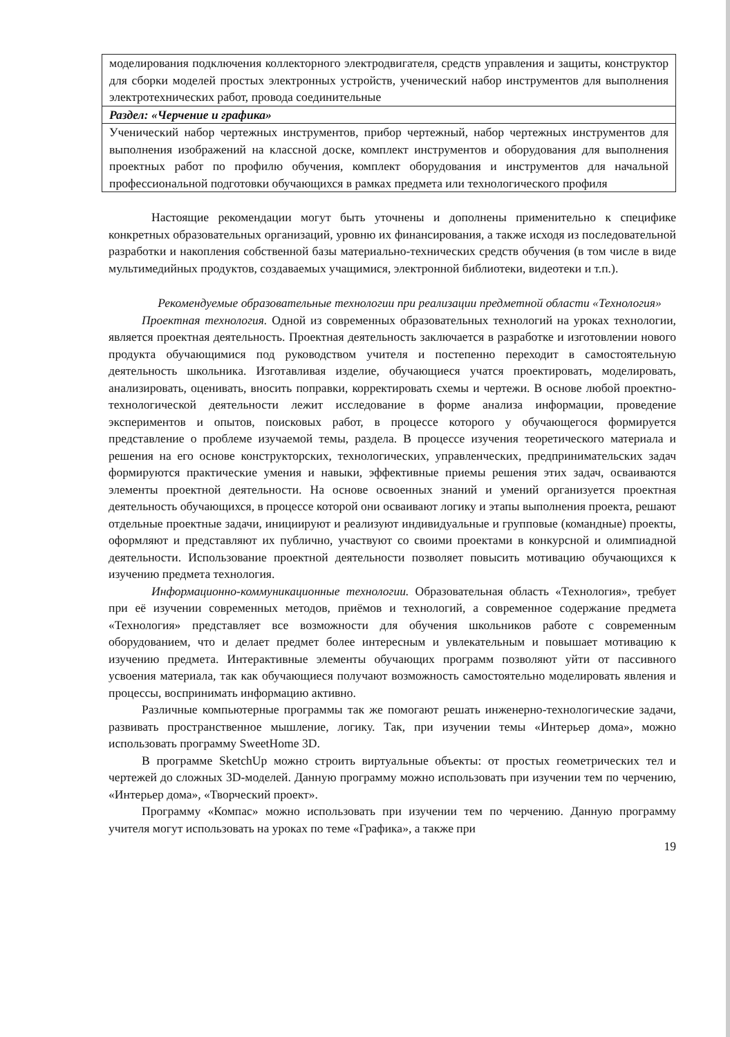| моделирования подключения коллекторного электродвигателя, средств управления и защиты, конструктор для сборки моделей простых электронных устройств, ученический набор инструментов для выполнения электротехнических работ, провода соединительные |
| Раздел: «Черчение и графика» |
| Ученический набор чертежных инструментов, прибор чертежный, набор чертежных инструментов для выполнения изображений на классной доске, комплект инструментов и оборудования для выполнения проектных работ по профилю обучения, комплект оборудования и инструментов для начальной профессиональной подготовки обучающихся в рамках предмета или технологического профиля |
Настоящие рекомендации могут быть уточнены и дополнены применительно к специфике конкретных образовательных организаций, уровню их финансирования, а также исходя из последовательной разработки и накопления собственной базы материально-технических средств обучения (в том числе в виде мультимедийных продуктов, создаваемых учащимися, электронной библиотеки, видеотеки и т.п.).
Рекомендуемые образовательные технологии при реализации предметной области «Технология»
Проектная технология. Одной из современных образовательных технологий на уроках технологии, является проектная деятельность. Проектная деятельность заключается в разработке и изготовлении нового продукта обучающимися под руководством учителя и постепенно переходит в самостоятельную деятельность школьника. Изготавливая изделие, обучающиеся учатся проектировать, моделировать, анализировать, оценивать, вносить поправки, корректировать схемы и чертежи. В основе любой проектно-технологической деятельности лежит исследование в форме анализа информации, проведение экспериментов и опытов, поисковых работ, в процессе которого у обучающегося формируется представление о проблеме изучаемой темы, раздела. В процессе изучения теоретического материала и решения на его основе конструкторских, технологических, управленческих, предпринимательских задач формируются практические умения и навыки, эффективные приемы решения этих задач, осваиваются элементы проектной деятельности. На основе освоенных знаний и умений организуется проектная деятельность обучающихся, в процессе которой они осваивают логику и этапы выполнения проекта, решают отдельные проектные задачи, инициируют и реализуют индивидуальные и групповые (командные) проекты, оформляют и представляют их публично, участвуют со своими проектами в конкурсной и олимпиадной деятельности. Использование проектной деятельности позволяет повысить мотивацию обучающихся к изучению предмета технология.
Информационно-коммуникационные технологии. Образовательная область «Технология», требует при её изучении современных методов, приёмов и технологий, а современное содержание предмета «Технология» представляет все возможности для обучения школьников работе с современным оборудованием, что и делает предмет более интересным и увлекательным и повышает мотивацию к изучению предмета. Интерактивные элементы обучающих программ позволяют уйти от пассивного усвоения материала, так как обучающиеся получают возможность самостоятельно моделировать явления и процессы, воспринимать информацию активно.
Различные компьютерные программы так же помогают решать инженерно-технологические задачи, развивать пространственное мышление, логику. Так, при изучении темы «Интерьер дома», можно использовать программу SweetHome 3D.
В программе SketchUp можно строить виртуальные объекты: от простых геометрических тел и чертежей до сложных 3D-моделей. Данную программу можно использовать при изучении тем по черчению, «Интерьер дома», «Творческий проект».
Программу «Компас» можно использовать при изучении тем по черчению. Данную программу учителя могут использовать на уроках по теме «Графика», а также при
19